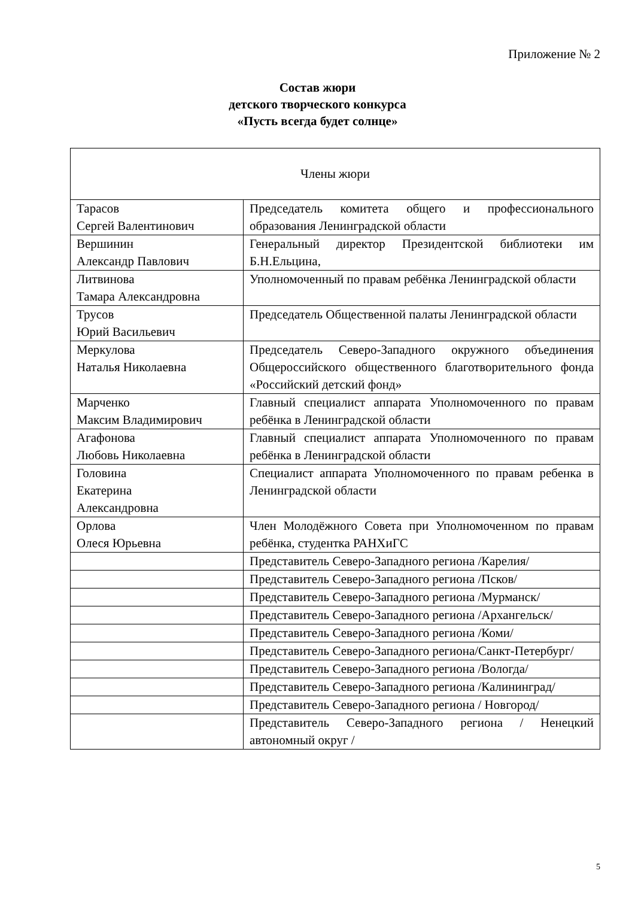Приложение № 2
Состав жюри
детского творческого конкурса
«Пусть всегда будет солнце»
| Члены жюри | |
| --- | --- |
| Тарасов Сергей Валентинович | Председатель комитета общего и профессионального образования Ленинградской области |
| Вершинин Александр Павлович | Генеральный директор Президентской библиотеки им Б.Н.Ельцина, |
| Литвинова Тамара Александровна | Уполномоченный по правам ребёнка Ленинградской области |
| Трусов Юрий Васильевич | Председатель Общественной палаты Ленинградской области |
| Меркулова Наталья Николаевна | Председатель Северо-Западного окружного объединения Общероссийского общественного благотворительного фонда «Российский детский фонд» |
| Марченко Максим Владимирович | Главный специалист аппарата Уполномоченного по правам ребёнка в Ленинградской области |
| Агафонова Любовь Николаевна | Главный специалист аппарата Уполномоченного по правам ребёнка в Ленинградской области |
| Головина Екатерина Александровна | Специалист аппарата Уполномоченного по правам ребенка в Ленинградской области |
| Орлова Олеся Юрьевна | Член Молодёжного Совета при Уполномоченном по правам ребёнка, студентка РАНХиГС |
| | Представитель Северо-Западного региона /Карелия/ |
| | Представитель Северо-Западного региона /Псков/ |
| | Представитель Северо-Западного региона /Мурманск/ |
| | Представитель Северо-Западного региона /Архангельск/ |
| | Представитель Северо-Западного региона /Коми/ |
| | Представитель Северо-Западного региона/Санкт-Петербург/ |
| | Представитель Северо-Западного региона /Вологда/ |
| | Представитель Северо-Западного региона /Калининград/ |
| | Представитель Северо-Западного региона / Новгород/ |
| | Представитель Северо-Западного региона / Ненецкий автономный округ / |
5